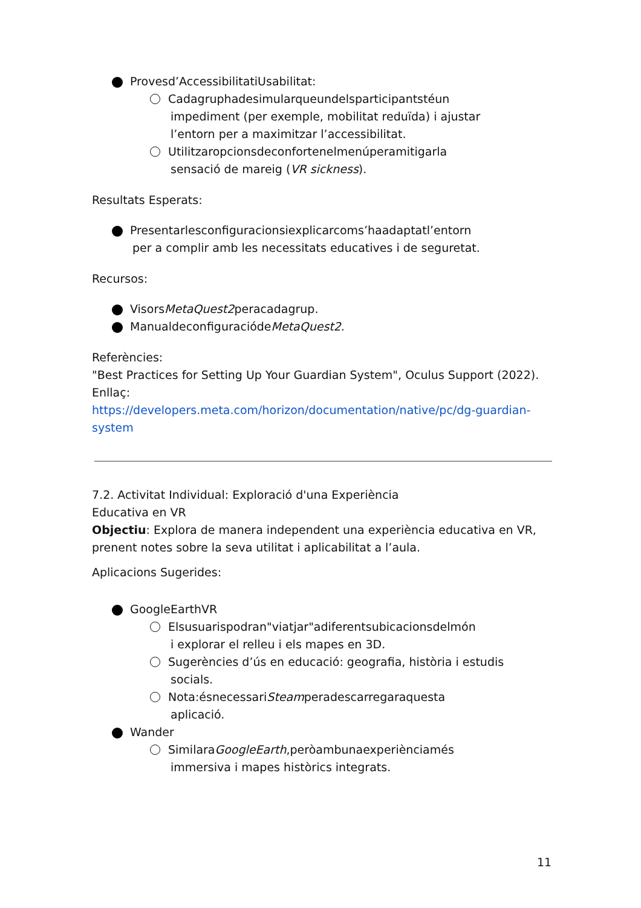Provesd’AccessibilitatiUsabilitat:
Cadagruphadesimularqueundelsparticipantstéun
impediment (per exemple, mobilitat reduïda) i ajustar
l’entorn per a maximitzar l’accessibilitat.
Utilitzaropcionsdeconfortenelmenúperamitigarla
sensació de mareig (VR sickness).
Resultats Esperats:
Presentarlesconfiguracionsiexplicarcoms’haadaptatl’entorn
per a complir amb les necessitats educatives i de seguretat.
Recursos:
VisorsMetaQuest2peracadagrup.
ManualdeconfiguraciódеMetaQuest2.
Referències:
"Best Practices for Setting Up Your Guardian System", Oculus Support (2022).
Enllaç:
https://developers.meta.com/horizon/documentation/native/pc/dg-guardian-system
7.2. Activitat Individual: Exploració d'una Experiència
Educativa en VR
Objectiu: Explora de manera independent una experiència educativa en VR, prenent notes sobre la seva utilitat i aplicabilitat a l’aula.
Aplicacions Sugerides:
GoogleEarthVR
Elsusuarispodran"viatjar"adiferentsubicacionsdelmón
i explorar el relleu i els mapes en 3D.
Sugerències d’ús en educació: geografia, història i estudis
socials.
Nota:ésnecessariSteamperadescarregaraquesta
aplicació.
Wander
SimilaraGoogleEarth,peròambunaexperiènciamés
immersiva i mapes històrics integrats.
11